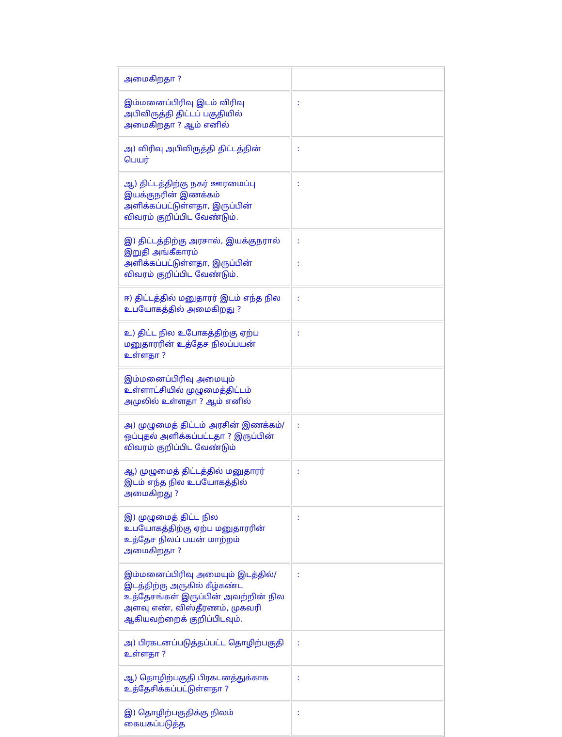| அமைகிறதா ? | |
| இம்மனைப்பிரிவு இடம் விரிவு அபிவிருத்தி திட்டப் பகுதியில் அமைகிறதா ? ஆம் எனில் | : |
| அ) விரிவு அபிவிருத்தி திட்டத்தின் பெயர் | : |
| ஆ) திட்டத்திற்கு நகர் ஊரமைப்பு இயக்குநரின் இணக்கம் அளிக்கப்பட்டுள்ளதா, இருப்பின் விவரம் குறிப்பிட வேண்டும். | : |
| இ) திட்டத்திற்கு அரசால், இயக்குநரால் இறுதி அங்கீகாரம் அளிக்கப்பட்டுள்ளதா, இருப்பின் விவரம் குறிப்பிட வேண்டும். | : : |
| ஈ) திட்டத்தில் மனுதாரர் இடம் எந்த நில உபயோகத்தில் அமைகிறது ? | : |
| உ) திட்ட நில உபோகத்திற்கு ஏற்ப மனுதாரரின் உத்தேச நிலப்பயன் உள்ளதா ? | : |
| இம்மனைப்பிரிவு அமையும் உள்ளாட்சியில் முழுமைத்திட்டம் அமுலில் உள்ளதா ? ஆம் எனில் | |
| அ) முழுமைத் திட்டம் அரசின் இணக்கம்/ ஒப்புதல் அளிக்கப்பட்டதா ? இருப்பின் விவரம் குறிப்பிட வேண்டும் | : |
| ஆ) முழுமைத் திட்டத்தில் மனுதாரர் இடம் எந்த நில உபயோகத்தில் அமைகிறது ? | : |
| இ) முழுமைத் திட்ட நில உபயோகத்திற்கு ஏற்ப மனுதாரரின் உத்தேச நிலப் பயன் மாற்றம் அமைகிறதா ? | : |
| இம்மனைப்பிரிவு அமையும் இடத்தில்/இடத்திற்கு அருகில் கீழ்கண்ட உத்தேசங்கள் இருப்பின் அவற்றின் நில அளவு எண், விஸ்தீரணம், முகவரி ஆகியவற்றைக் குறிப்பிடவும். | : |
| அ) பிரகடனப்படுத்தப்பட்ட தொழிற்பகுதி உள்ளதா ? | : |
| ஆ) தொழிற்பகுதி பிரகடனத்துக்காக உத்தேசிக்கப்பட்டுள்ளதா ? | : |
| இ) தொழிற்பகுதிக்கு நிலம் கையகப்படுத்த | : |